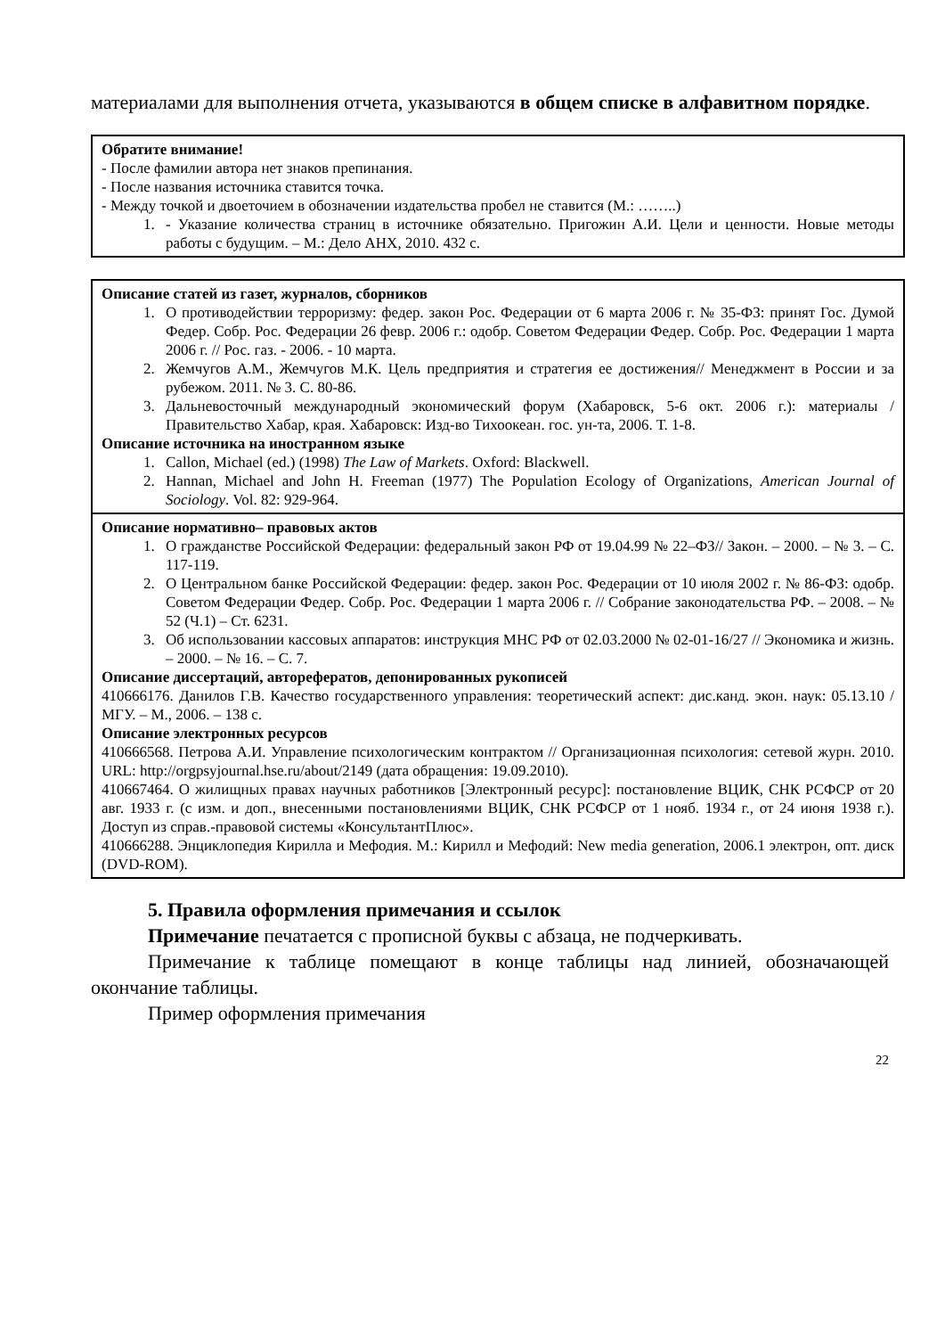материалами для выполнения отчета, указываются в общем списке в алфавитном порядке.
Обратите внимание!
- После фамилии автора нет знаков препинания.
- После названия источника ставится точка.
- Между точкой и двоеточием в обозначении издательства пробел не ставится (М.: ……..)
1. - Указание количества страниц в источнике обязательно. Пригожин А.И. Цели и ценности. Новые методы работы с будущим. – М.: Дело АНХ, 2010. 432 с.
Описание статей из газет, журналов, сборников
1. О противодействии терроризму: федер. закон Рос. Федерации от 6 марта 2006 г. № 35-ФЗ: принят Гос. Думой Федер. Собр. Рос. Федерации 26 февр. 2006 г.: одобр. Советом Федерации Федер. Собр. Рос. Федерации 1 марта 2006 г. // Рос. газ. - 2006. - 10 марта.
2. Жемчугов А.М., Жемчугов М.К. Цель предприятия и стратегия ее достижения// Менеджмент в России и за рубежом. 2011. № 3. С. 80-86.
3. Дальневосточный международный экономический форум (Хабаровск, 5-6 окт. 2006 г.): материалы /Правительство Хабар, края. Хабаровск: Изд-во Тихоокеан. гос. ун-та, 2006. Т. 1-8.
Описание источника на иностранном языке
1. Callon, Michael (ed.) (1998) The Law of Markets. Oxford: Blackwell.
2. Hannan, Michael and John H. Freeman (1977) The Population Ecology of Organizations, American Journal of Sociology. Vol. 82: 929-964.
Описание нормативно– правовых актов
1. О гражданстве Российской Федерации: федеральный закон РФ от 19.04.99 № 22–ФЗ// Закон. – 2000. – № 3. – С. 117-119.
2. О Центральном банке Российской Федерации: федер. закон Рос. Федерации от 10 июля 2002 г. № 86-ФЗ: одобр. Советом Федерации Федер. Собр. Рос. Федерации 1 марта 2006 г. // Собрание законодательства РФ. – 2008. – № 52 (Ч.1) – Ст. 6231.
3. Об использовании кассовых аппаратов: инструкция МНС РФ от 02.03.2000 № 02-01-16/27 // Экономика и жизнь. – 2000. – № 16. – С. 7.
Описание диссертаций, авторефератов, депонированных рукописей
410666176. Данилов Г.В. Качество государственного управления: теоретический аспект: дис.канд. экон. наук: 05.13.10 / МГУ. – М., 2006. – 138 с.
Описание электронных ресурсов
410666568. Петрова А.И. Управление психологическим контрактом // Организационная психология: сетевой журн. 2010. URL: http://orgpsyjournal.hse.ru/about/2149 (дата обращения: 19.09.2010).
410667464. О жилищных правах научных работников [Электронный ресурс]: постановление ВЦИК, СНК РСФСР от 20 авг. 1933 г. (с изм. и доп., внесенными постановлениями ВЦИК, СНК РСФСР от 1 нояб. 1934 г., от 24 июня 1938 г.). Доступ из справ.-правовой системы «КонсультантПлюс».
410666288. Энциклопедия Кирилла и Мефодия. М.: Кирилл и Мефодий: New media generation, 2006.1 электрон, опт. диск (DVD-ROM).
5. Правила оформления примечания и ссылок
Примечание печатается с прописной буквы с абзаца, не подчеркивать.
Примечание к таблице помещают в конце таблицы над линией, обозначающей окончание таблицы.
Пример оформления примечания
22